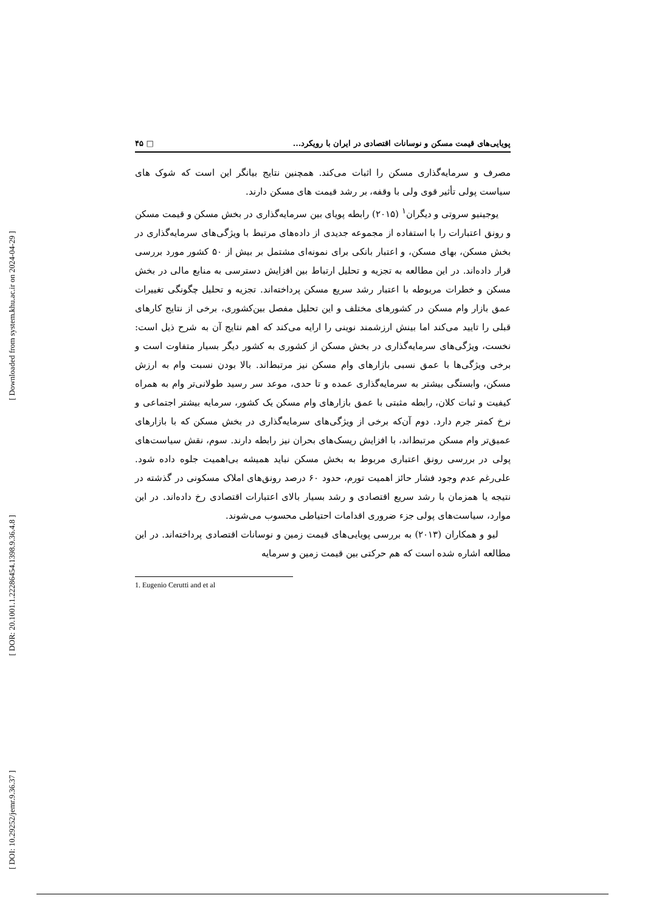[ Downloaded from system.khu.ac.ir on 2024-04-29 ]
[ DOR: 20.1001.1.22286454.1398.9.36.4.8 ]
[ DOI: 10.29252/jemr.9.36.37 ]
۴۵ □ پویایی‌های قیمت مسکن و نوسانات اقتصادی در ایران با رویکرد...
مصرف و سرمایه‌گذاری مسکن را اثبات می‌کند. همچنین نتایج بیانگر این است که شوک های سیاست پولی تأثیر قوی ولی با وقفه، بر رشد قیمت های مسکن دارند.
یوجینیو سروتی و دیگران<sup>۱</sup> (۲۰۱۵) رابطه پویای بین سرمایه‌گذاری در بخش مسکن و قیمت مسکن و رونق اعتبارات را با استفاده از مجموعه جدیدی از داده‌های مرتبط با ویژگی‌های سرمایه‌گذاری در بخش مسکن، بهای مسکن، و اعتبار بانکی برای نمونه‌ای مشتمل بر بیش از ۵۰ کشور مورد بررسی قرار داده‌اند. در این مطالعه به تجزیه و تحلیل ارتباط بین افزایش دسترسی به منابع مالی در بخش مسکن و خطرات مربوطه با اعتبار رشد سریع مسکن پرداخته‌اند. تجزیه و تحلیل چگونگی تغییرات عمق بازار وام مسکن در کشورهای مختلف و این تحلیل مفصل بین‌کشوری، برخی از نتایج کارهای قبلی را تایید می‌کند اما بینش ارزشمند نوینی را ارایه می‌کند که اهم نتایج آن به شرح ذیل است: نخست، ویژگی‌های سرمایه‌گذاری در بخش مسکن از کشوری به کشور دیگر بسیار متفاوت است و برخی ویژگی‌ها با عمق نسبی بازارهای وام مسکن نیز مرتبط‌اند. بالا بودن نسبت وام به ارزش مسکن، وابستگی بیشتر به سرمایه‌گذاری عمده و تا حدی، موعد سر رسید طولانی‌تر وام به همراه کیفیت و ثبات کلان، رابطه مثبتی با عمق بازارهای وام مسکن یک کشور، سرمایه بیشتر اجتماعی و نرخ کمتر جرم دارد. دوم آن‌که برخی از ویژگی‌های سرمایه‌گذاری در بخش مسکن که با بازارهای عمیق‌تر وام مسکن مرتبط‌اند، با افزایش ریسک‌های بحران نیز رابطه دارند. سوم، نقش سیاست‌های پولی در بررسی رونق اعتباری مربوط به بخش مسکن نباید همیشه بی‌اهمیت جلوه داده شود. علی‌رغم عدم وجود فشار حائز اهمیت تورم، حدود ۶۰ درصد رونق‌های املاک مسکونی در گذشته در نتیجه یا همزمان با رشد سریع اقتصادی و رشد بسیار بالای اعتبارات اقتصادی رخ داده‌اند. در این موارد، سیاست‌های پولی جزء ضروری اقدامات احتیاطی محسوب می‌شوند.
لیو و همکاران (۲۰۱۳) به بررسی پویایی‌های قیمت زمین و نوسانات اقتصادی پرداخته‌اند. در این مطالعه اشاره شده است که هم حرکتی بین قیمت زمین و سرمایه
1. Eugenio Cerutti and et al